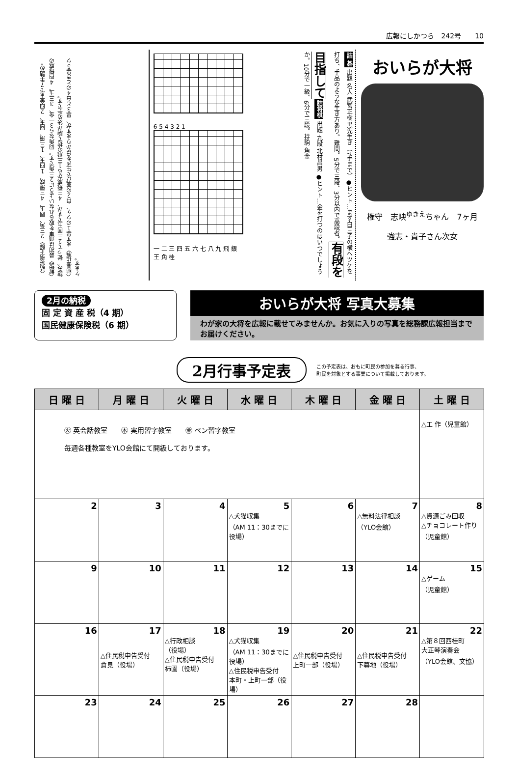広報にしかつら　242号　　10
〈詰将棋正解〉２三角、同玉、４三飛成、１四玉、１三飛、同玉、２四金まで７手詰め。〈解説〉最初は飛車を取られないように２三角です。同角なら３一金、３三玉、４四飛成の詰み。従って２三同玉ですが、４三飛成から１三飛の捨て駒が決め手です。
〈詰碁正解〉まず黒１のツケ、白２の並びで生きをはかりますが、黒３と白４のとき黒５ツケます。
6 5 4 3 2 1
一 二 三 四 五 六 七 八 九 飛 銀 王 角 桂
詰 碁 出題 名人 武宮正樹 黒先生き（7手まで）●ヒント…まず白三子の横へツケを打ち、手品のような生き方あり。難問。5分で三段、3分以内で高段者。 有段を目指して 詰将棋 出題 九段 北村昌男 ●ヒント…金を打つのはいつでしょうか。10分で一級、6分で三段。持駒 角金
おいらが大将
権守　志映<sup>ゆきえ</sup>ちゃん　7ヶ月
強志・貴子さん次女
2月の納税
固 定 資 産 税（4 期）
国民健康保険税（6 期）
おいらが大将 写真大募集
わが家の大将を広報に載せてみませんか。お気に入りの写真を総務課広報担当までお届けください。
2月行事予定表
この予定表は、おもに町民の参加を募る行事、
町民を対象とする事業について掲載しております。
| 日 曜 日 | 月 曜 日 | 火 曜 日 | 水 曜 日 | 木 曜 日 | 金 曜 日 | 土 曜 日 |
| --- | --- | --- | --- | --- | --- | --- |
| ㊋ 英会話教室 ㊍ 実用習字教室 ㊎ ペン習字教室 毎週各種教室をYLO会館にて開級しております。 | | | | | | △工 作（児童館） |
| 2 | 3 | 4 | 5 △犬猫収集 （AM 11：30までに役場） | 6 | 7 △無料法律相談 （YLO会館） | 8 △資源ごみ回収 △チョコレート作り （児童館） |
| 9 | 10 | 11 | 12 | 13 | 14 | 15 △ゲーム （児童館） |
| 16 | 17 △住民税申告受付 倉見（役場） | 18 △行政相談 （役場） △住民税申告受付 柿園（役場） | 19 △犬猫収集 （AM 11：30までに役場） △住民税申告受付 本町・上町一部（役場） | 20 △住民税申告受付 上町一部（役場） | 21 △住民税申告受付 下暮地（役場） | 22 △第８回西桂町 大正琴演奏会 （YLO会館、文協） |
| 23 | 24 | 25 | 26 | 27 | 28 | |